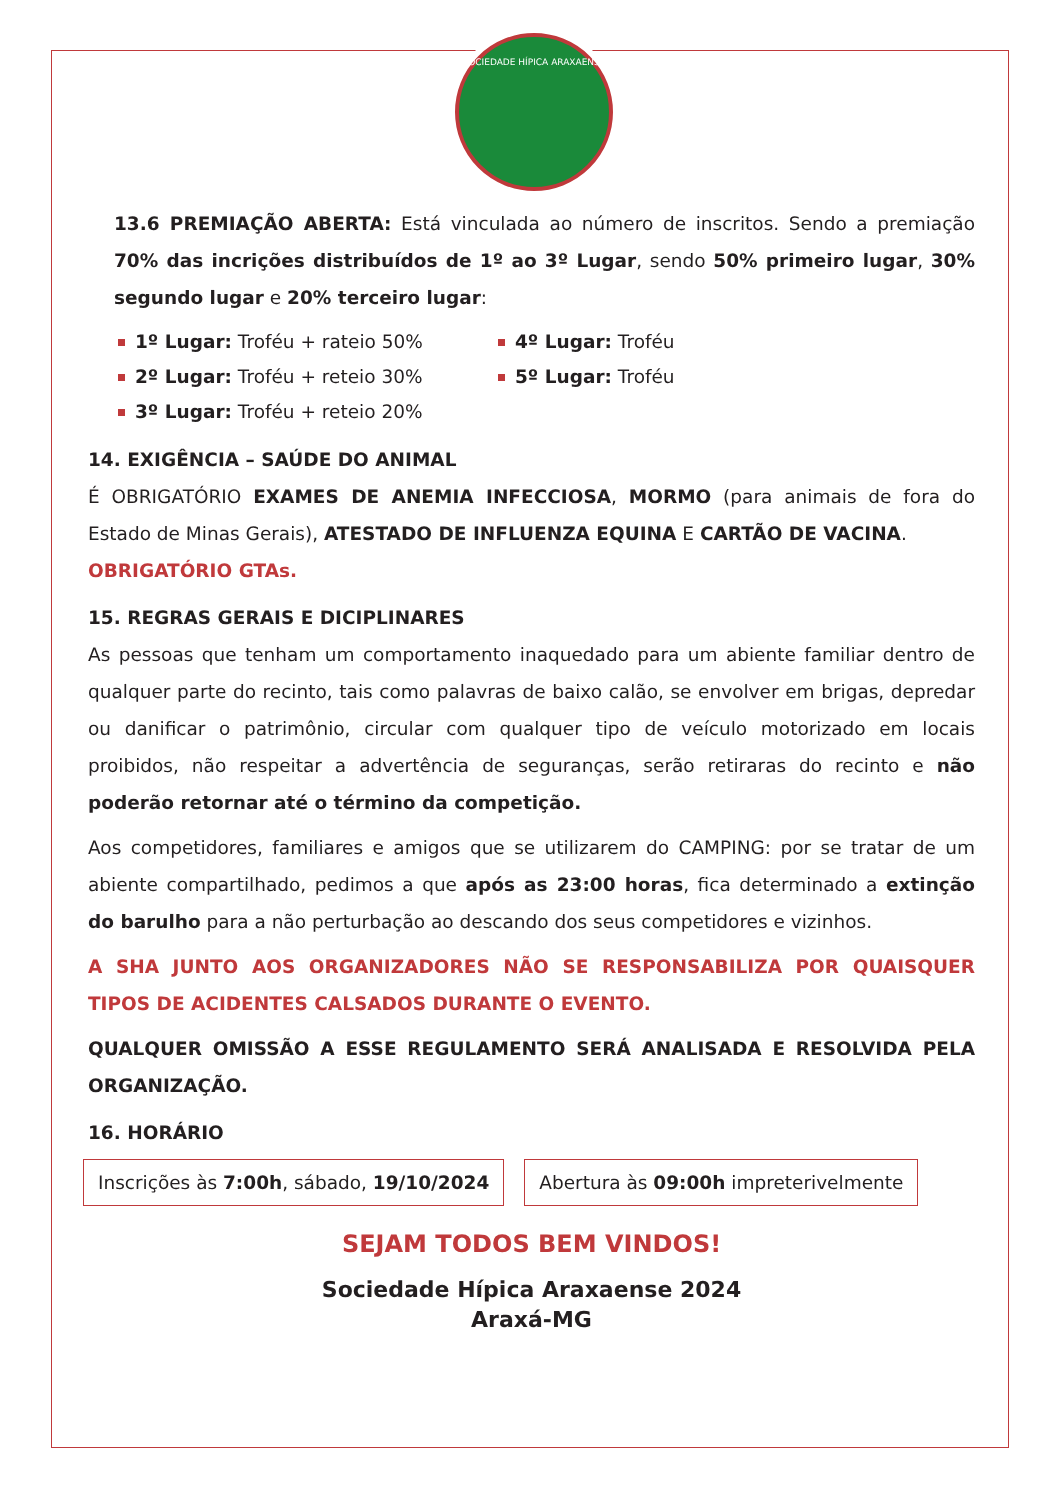SOCIEDADE HÍPICA ARAXAENSE
13.6 PREMIAÇÃO ABERTA: Está vinculada ao número de inscritos. Sendo a premiação 70% das incrições distribuídos de 1º ao 3º Lugar, sendo 50% primeiro lugar, 30% segundo lugar e 20% terceiro lugar:
1º Lugar: Troféu + rateio 50%
4º Lugar: Troféu
2º Lugar: Troféu + reteio 30%
5º Lugar: Troféu
3º Lugar: Troféu + reteio 20%
14. EXIGÊNCIA – SAÚDE DO ANIMAL
É OBRIGATÓRIO EXAMES DE ANEMIA INFECCIOSA, MORMO (para animais de fora do Estado de Minas Gerais), ATESTADO DE INFLUENZA EQUINA E CARTÃO DE VACINA.
OBRIGATÓRIO GTAs.
15. REGRAS GERAIS E DICIPLINARES
As pessoas que tenham um comportamento inaquedado para um abiente familiar dentro de qualquer parte do recinto, tais como palavras de baixo calão, se envolver em brigas, depredar ou danificar o patrimônio, circular com qualquer tipo de veículo motorizado em locais proibidos, não respeitar a advertência de seguranças, serão retiraras do recinto e não poderão retornar até o término da competição.
Aos competidores, familiares e amigos que se utilizarem do CAMPING: por se tratar de um abiente compartilhado, pedimos a que após as 23:00 horas, fica determinado a extinção do barulho para a não perturbação ao descando dos seus competidores e vizinhos.
A SHA JUNTO AOS ORGANIZADORES NÃO SE RESPONSABILIZA POR QUAISQUER TIPOS DE ACIDENTES CALSADOS DURANTE O EVENTO.
QUALQUER OMISSÃO A ESSE REGULAMENTO SERÁ ANALISADA E RESOLVIDA PELA ORGANIZAÇÃO.
16. HORÁRIO
Inscrições às 7:00h, sábado, 19/10/2024
Abertura às 09:00h impreterivelmente
SEJAM TODOS BEM VINDOS!
Sociedade Hípica Araxaense 2024
Araxá-MG